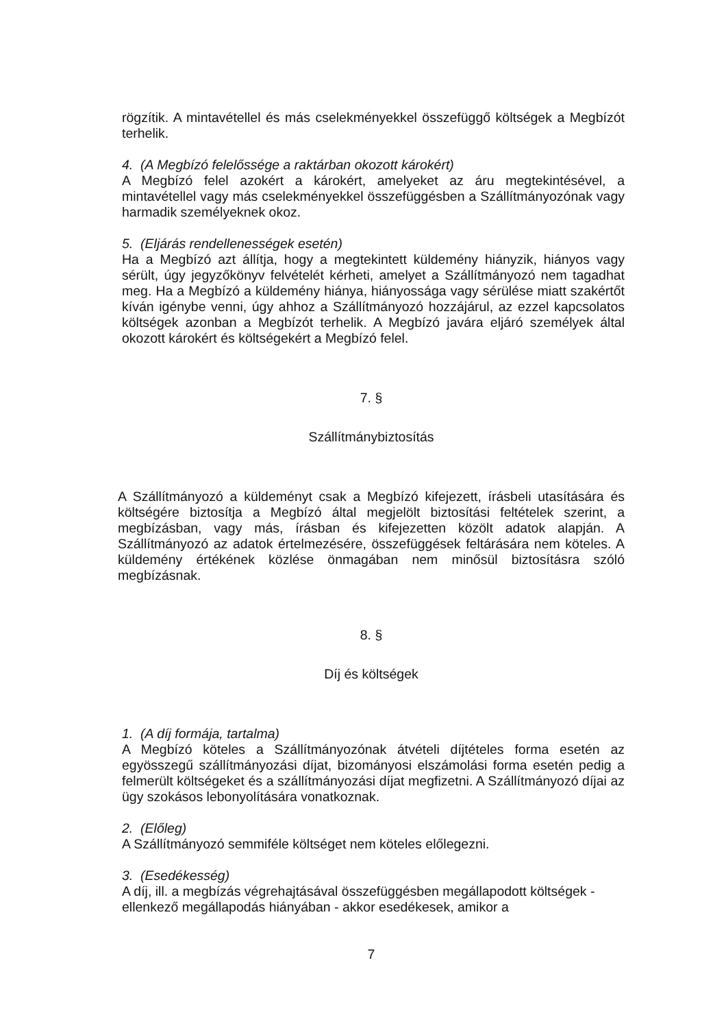rögzítik. A mintavétellel és más cselekményekkel összefüggő költségek a Megbízót terhelik.
4. (A Megbízó felelőssége a raktárban okozott károkért)
A Megbízó felel azokért a károkért, amelyeket az áru megtekintésével, a mintavétellel vagy más cselekményekkel összefüggésben a Szállítmányozónak vagy harmadik személyeknek okoz.
5. (Eljárás rendellenességek esetén)
Ha a Megbízó azt állítja, hogy a megtekintett küldemény hiányzik, hiányos vagy sérült, úgy jegyzőkönyv felvételét kérheti, amelyet a Szállítmányozó nem tagadhat meg. Ha a Megbízó a küldemény hiánya, hiányossága vagy sérülése miatt szakértőt kíván igénybe venni, úgy ahhoz a Szállítmányozó hozzájárul, az ezzel kapcsolatos költségek azonban a Megbízót terhelik. A Megbízó javára eljáró személyek által okozott károkért és költségekért a Megbízó felel.
7. §
Szállítmánybiztosítás
A Szállítmányozó a küldeményt csak a Megbízó kifejezett, írásbeli utasítására és költségére biztosítja a Megbízó által megjelölt biztosítási feltételek szerint, a megbízásban, vagy más, írásban és kifejezetten közölt adatok alapján. A Szállítmányozó az adatok értelmezésére, összefüggések feltárására nem köteles. A küldemény értékének közlése önmagában nem minősül biztosításra szóló megbízásnak.
8. §
Díj és költségek
1. (A díj formája, tartalma)
A Megbízó köteles a Szállítmányozónak átvételi díjtételes forma esetén az egyösszegű szállítmányozási díjat, bizományosi elszámolási forma esetén pedig a felmerült költségeket és a szállítmányozási díjat megfizetni. A Szállítmányozó díjai az ügy szokásos lebonyolítására vonatkoznak.
2. (Előleg)
A Szállítmányozó semmiféle költséget nem köteles előlegezni.
3. (Esedékesség)
A díj, ill. a megbízás végrehajtásával összefüggésben megállapodott költségek - ellenkező megállapodás hiányában - akkor esedékesek, amikor a
7